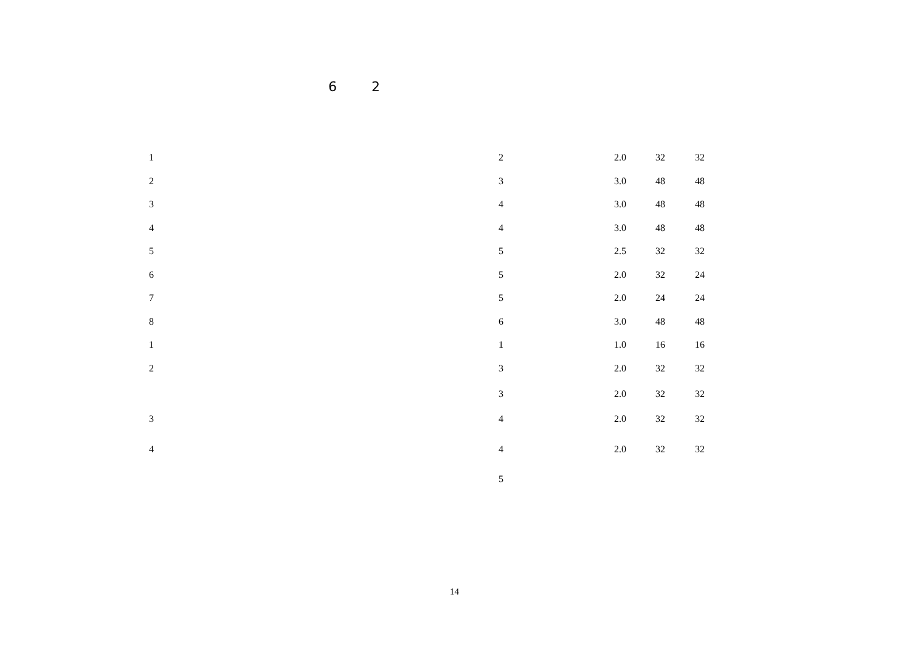6 2
| 1 | 2 | 2.0 | 32 | 32 |
| 2 | 3 | 3.0 | 48 | 48 |
| 3 | 4 | 3.0 | 48 | 48 |
| 4 | 4 | 3.0 | 48 | 48 |
| 5 | 5 | 2.5 | 32 | 32 |
| 6 | 5 | 2.0 | 32 | 24 |
| 7 | 5 | 2.0 | 24 | 24 |
| 8 | 6 | 3.0 | 48 | 48 |
| 1 | 1 | 1.0 | 16 | 16 |
| 2 | 3 | 2.0 | 32 | 32 |
| | 3 | 2.0 | 32 | 32 |
| 3 | 4 | 2.0 | 32 | 32 |
| 4 | 4 | 2.0 | 32 | 32 |
| | 5 | | | |
14